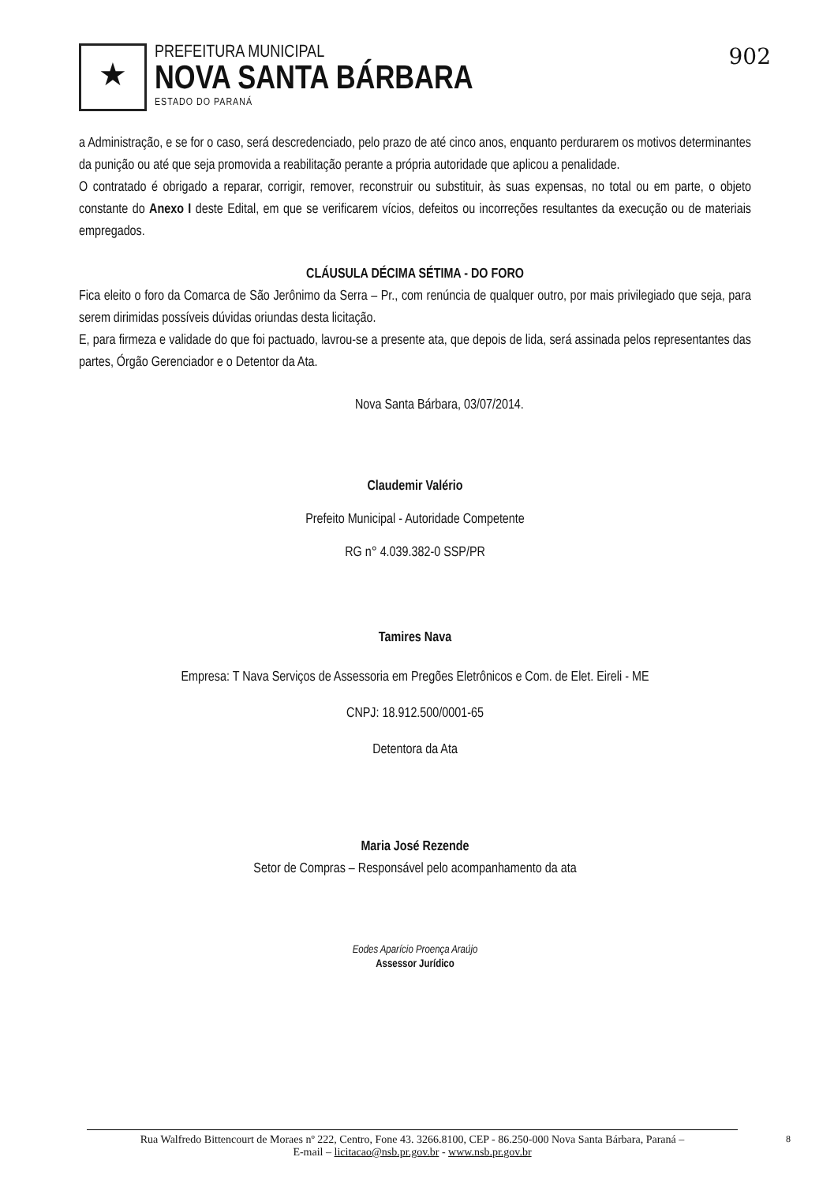★
PREFEITURA MUNICIPAL
NOVA SANTA BÁRBARA
ESTADO DO PARANÁ
902
a Administração, e se for o caso, será descredenciado, pelo prazo de até cinco anos, enquanto perdurarem os motivos determinantes da punição ou até que seja promovida a reabilitação perante a própria autoridade que aplicou a penalidade.
O contratado é obrigado a reparar, corrigir, remover, reconstruir ou substituir, às suas expensas, no total ou em parte, o objeto constante do Anexo I deste Edital, em que se verificarem vícios, defeitos ou incorreções resultantes da execução ou de materiais empregados.
CLÁUSULA DÉCIMA SÉTIMA - DO FORO
Fica eleito o foro da Comarca de São Jerônimo da Serra – Pr., com renúncia de qualquer outro, por mais privilegiado que seja, para serem dirimidas possíveis dúvidas oriundas desta licitação.
E, para firmeza e validade do que foi pactuado, lavrou-se a presente ata, que depois de lida, será assinada pelos representantes das partes, Órgão Gerenciador e o Detentor da Ata.
Nova Santa Bárbara, 03/07/2014.
Claudemir Valério
Prefeito Municipal - Autoridade Competente
RG n° 4.039.382-0 SSP/PR
Tamires Nava
Empresa: T Nava Serviços de Assessoria em Pregões Eletrônicos e Com. de Elet. Eireli - ME
CNPJ: 18.912.500/0001-65
Detentora da Ata
Maria José Rezende
Setor de Compras – Responsável pelo acompanhamento da ata
Eodes Aparício Proença Araújo
Assessor Jurídico
Rua Walfredo Bittencourt de Moraes nº 222, Centro, Fone 43. 3266.8100, CEP - 86.250-000 Nova Santa Bárbara, Paraná –
E-mail – licitacao@nsb.pr.gov.br - www.nsb.pr.gov.br
8